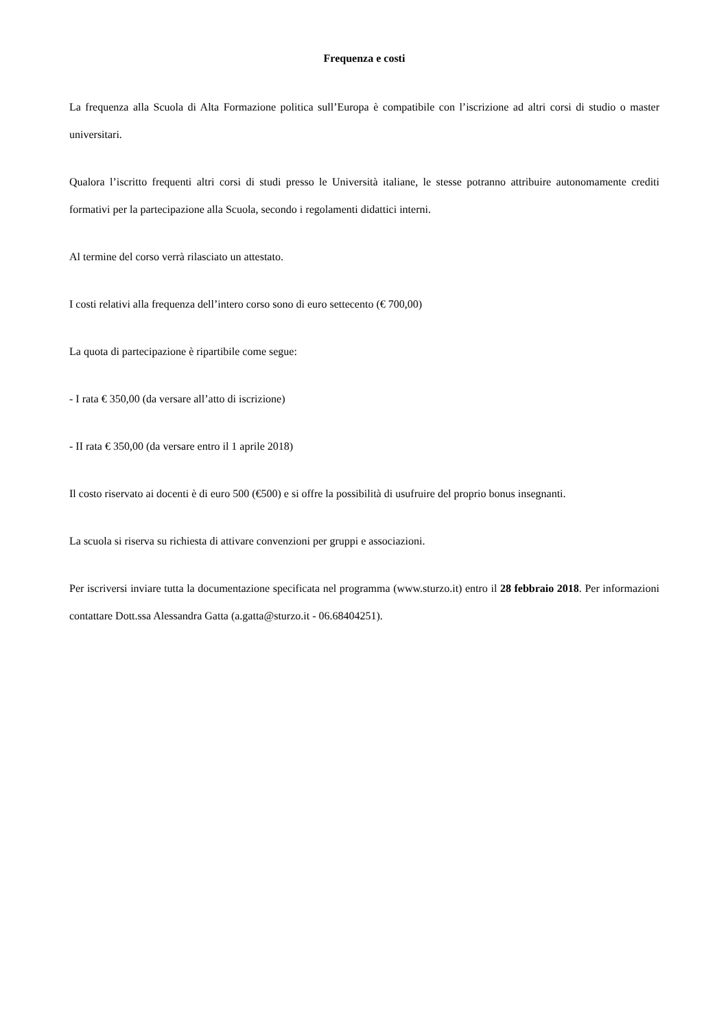Frequenza e costi
La frequenza alla Scuola di Alta Formazione politica sull’Europa è compatibile con l’iscrizione ad altri corsi di studio o master universitari.
Qualora l’iscritto frequenti altri corsi di studi presso le Università italiane, le stesse potranno attribuire autonomamente crediti formativi per la partecipazione alla Scuola, secondo i regolamenti didattici interni.
Al termine del corso verrà rilasciato un attestato.
I costi relativi alla frequenza dell’intero corso sono di euro settecento (€ 700,00)
La quota di partecipazione è ripartibile come segue:
- I rata € 350,00 (da versare all’atto di iscrizione)
- II rata € 350,00 (da versare entro il 1 aprile 2018)
Il costo riservato ai docenti è di euro 500 (€500) e si offre la possibilità di usufruire del proprio bonus insegnanti.
La scuola si riserva su richiesta di attivare convenzioni per gruppi e associazioni.
Per iscriversi inviare tutta la documentazione specificata nel programma (www.sturzo.it) entro il 28 febbraio 2018. Per informazioni contattare Dott.ssa Alessandra Gatta (a.gatta@sturzo.it - 06.68404251).